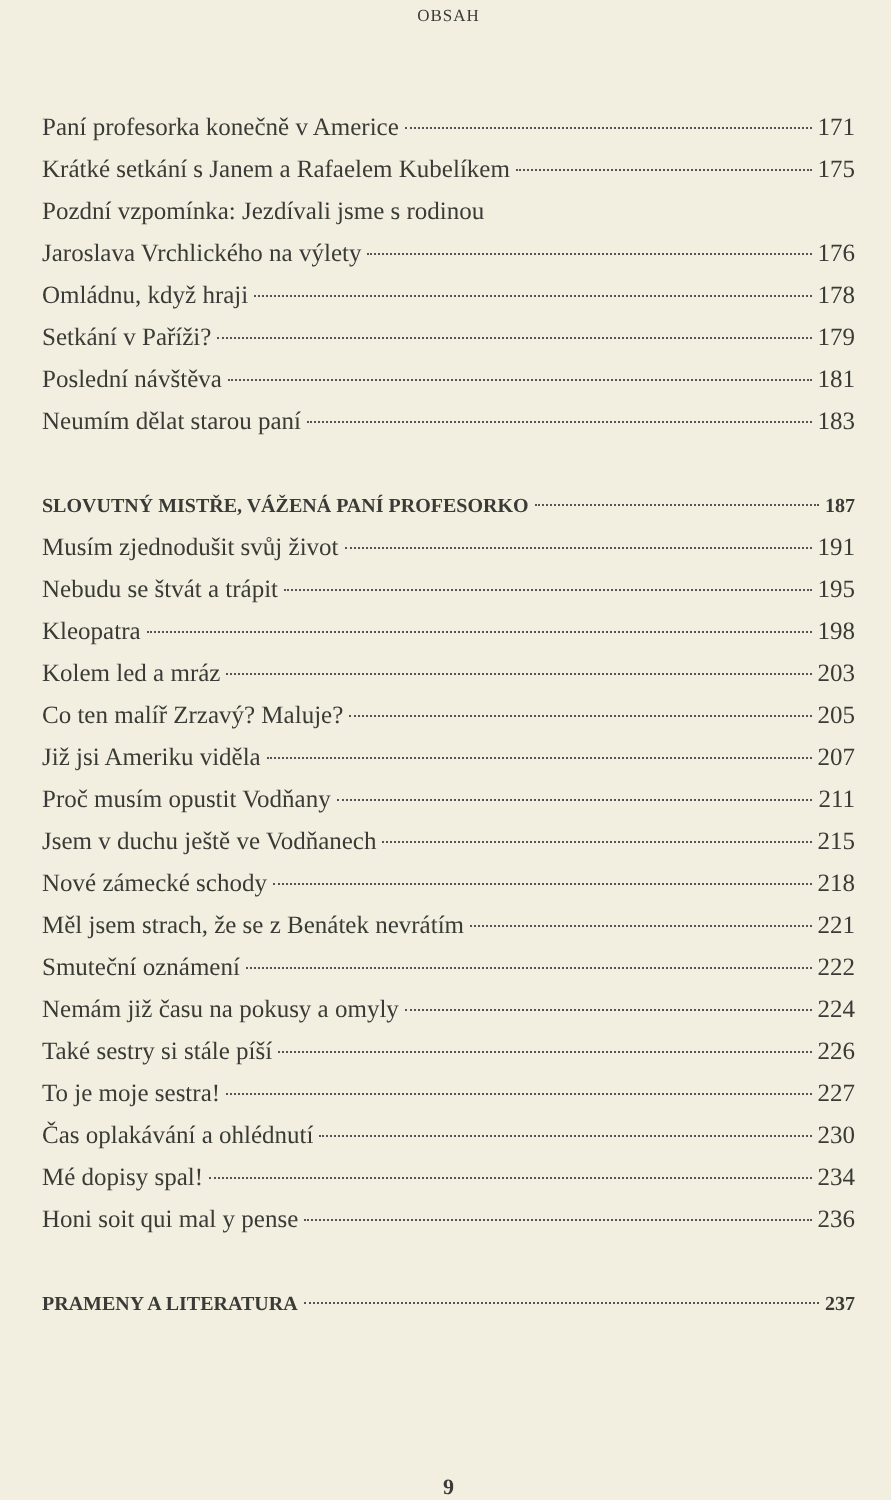OBSAH
Paní profesorka konečně v Americe 171
Krátké setkání s Janem a Rafaelem Kubelíkem 175
Pozdní vzpomínka: Jezdívali jsme s rodinou
Jaroslava Vrchlického na výlety 176
Omládnu, když hraji 178
Setkání v Paříži? 179
Poslední návštěva 181
Neumím dělat starou paní 183
SLOVUTNÝ MISTŘE, VÁŽENÁ PANÍ PROFESORKO 187
Musím zjednodušit svůj život 191
Nebudu se štvát a trápit 195
Kleopatra 198
Kolem led a mráz 203
Co ten malíř Zrzavý? Maluje? 205
Již jsi Ameriku viděla 207
Proč musím opustit Vodňany 211
Jsem v duchu ještě ve Vodňanech 215
Nové zámecké schody 218
Měl jsem strach, že se z Benátek nevrátím 221
Smuteční oznámení 222
Nemám již času na pokusy a omyly 224
Také sestry si stále píší 226
To je moje sestra! 227
Čas oplakávání a ohlédnutí 230
Mé dopisy spal! 234
Honi soit qui mal y pense 236
PRAMENY A LITERATURA 237
9